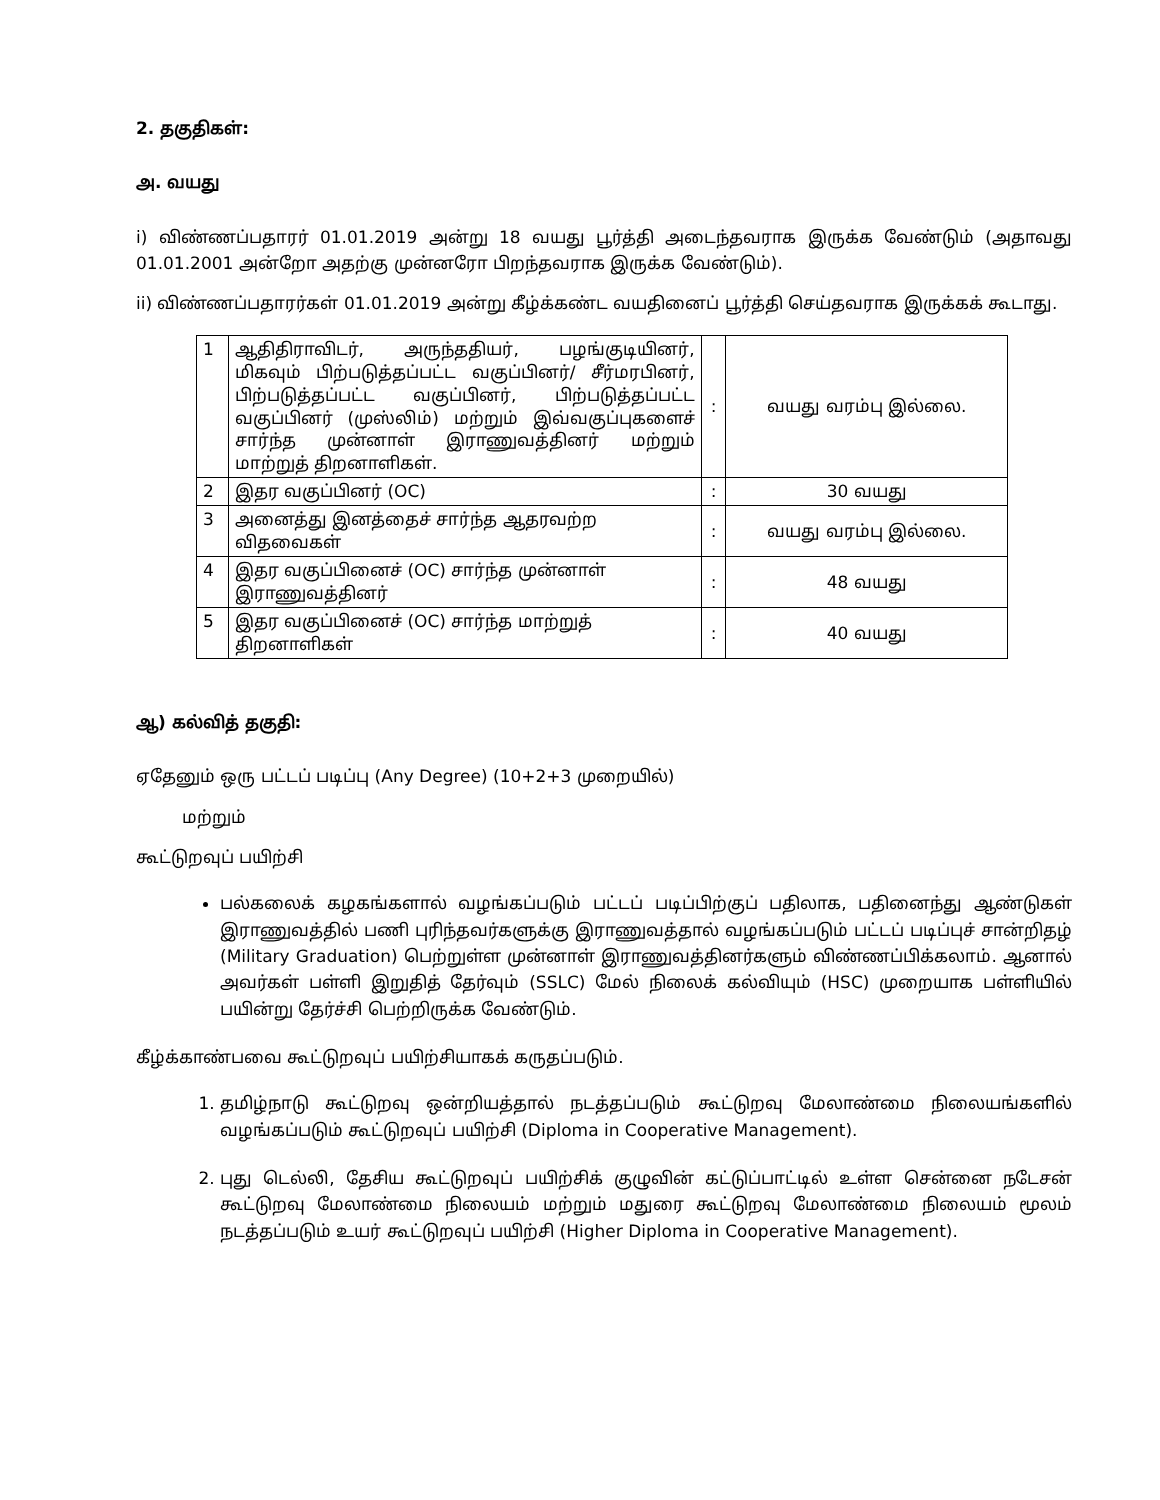2. தகுதிகள்:
அ. வயது
i) விண்ணப்பதாரர் 01.01.2019 அன்று 18 வயது பூர்த்தி அடைந்தவராக இருக்க வேண்டும் (அதாவது 01.01.2001 அன்றோ அதற்கு முன்னரோ பிறந்தவராக இருக்க வேண்டும்).
ii) விண்ணப்பதாரர்கள் 01.01.2019 அன்று கீழ்க்கண்ட வயதினைப் பூர்த்தி செய்தவராக இருக்கக் கூடாது.
| 1 | ஆதிதிராவிடர், அருந்ததியர், பழங்குடியினர், மிகவும் பிற்படுத்தப்பட்ட வகுப்பினர்/ சீர்மரபினர், பிற்படுத்தப்பட்ட வகுப்பினர், பிற்படுத்தப்பட்ட வகுப்பினர் (முஸ்லிம்) மற்றும் இவ்வகுப்புகளைச் சார்ந்த முன்னாள் இராணுவத்தினர் மற்றும் மாற்றுத் திறனாளிகள். | : | வயது வரம்பு இல்லை. |
| 2 | இதர வகுப்பினர் (OC) | : | 30 வயது |
| 3 | அனைத்து இனத்தைச் சார்ந்த ஆதரவற்ற விதவைகள் | : | வயது வரம்பு இல்லை. |
| 4 | இதர வகுப்பினைச் (OC) சார்ந்த முன்னாள் இராணுவத்தினர் | : | 48 வயது |
| 5 | இதர வகுப்பினைச் (OC) சார்ந்த மாற்றுத் திறனாளிகள் | : | 40 வயது |
ஆ) கல்வித் தகுதி:
ஏதேனும் ஒரு பட்டப் படிப்பு (Any Degree) (10+2+3 முறையில்)
மற்றும்
கூட்டுறவுப் பயிற்சி
பல்கலைக் கழகங்களால் வழங்கப்படும் பட்டப் படிப்பிற்குப் பதிலாக, பதினைந்து ஆண்டுகள் இராணுவத்தில் பணி புரிந்தவர்களுக்கு இராணுவத்தால் வழங்கப்படும் பட்டப் படிப்புச் சான்றிதழ் (Military Graduation) பெற்றுள்ள முன்னாள் இராணுவத்தினர்களும் விண்ணப்பிக்கலாம். ஆனால் அவர்கள் பள்ளி இறுதித் தேர்வும் (SSLC) மேல் நிலைக் கல்வியும் (HSC) முறையாக பள்ளியில் பயின்று தேர்ச்சி பெற்றிருக்க வேண்டும்.
கீழ்க்காண்பவை கூட்டுறவுப் பயிற்சியாகக் கருதப்படும்.
1. தமிழ்நாடு கூட்டுறவு ஒன்றியத்தால் நடத்தப்படும் கூட்டுறவு மேலாண்மை நிலையங்களில் வழங்கப்படும் கூட்டுறவுப் பயிற்சி (Diploma in Cooperative Management).
2. புது டெல்லி, தேசிய கூட்டுறவுப் பயிற்சிக் குழுவின் கட்டுப்பாட்டில் உள்ள சென்னை நடேசன் கூட்டுறவு மேலாண்மை நிலையம் மற்றும் மதுரை கூட்டுறவு மேலாண்மை நிலையம் மூலம் நடத்தப்படும் உயர் கூட்டுறவுப் பயிற்சி (Higher Diploma in Cooperative Management).